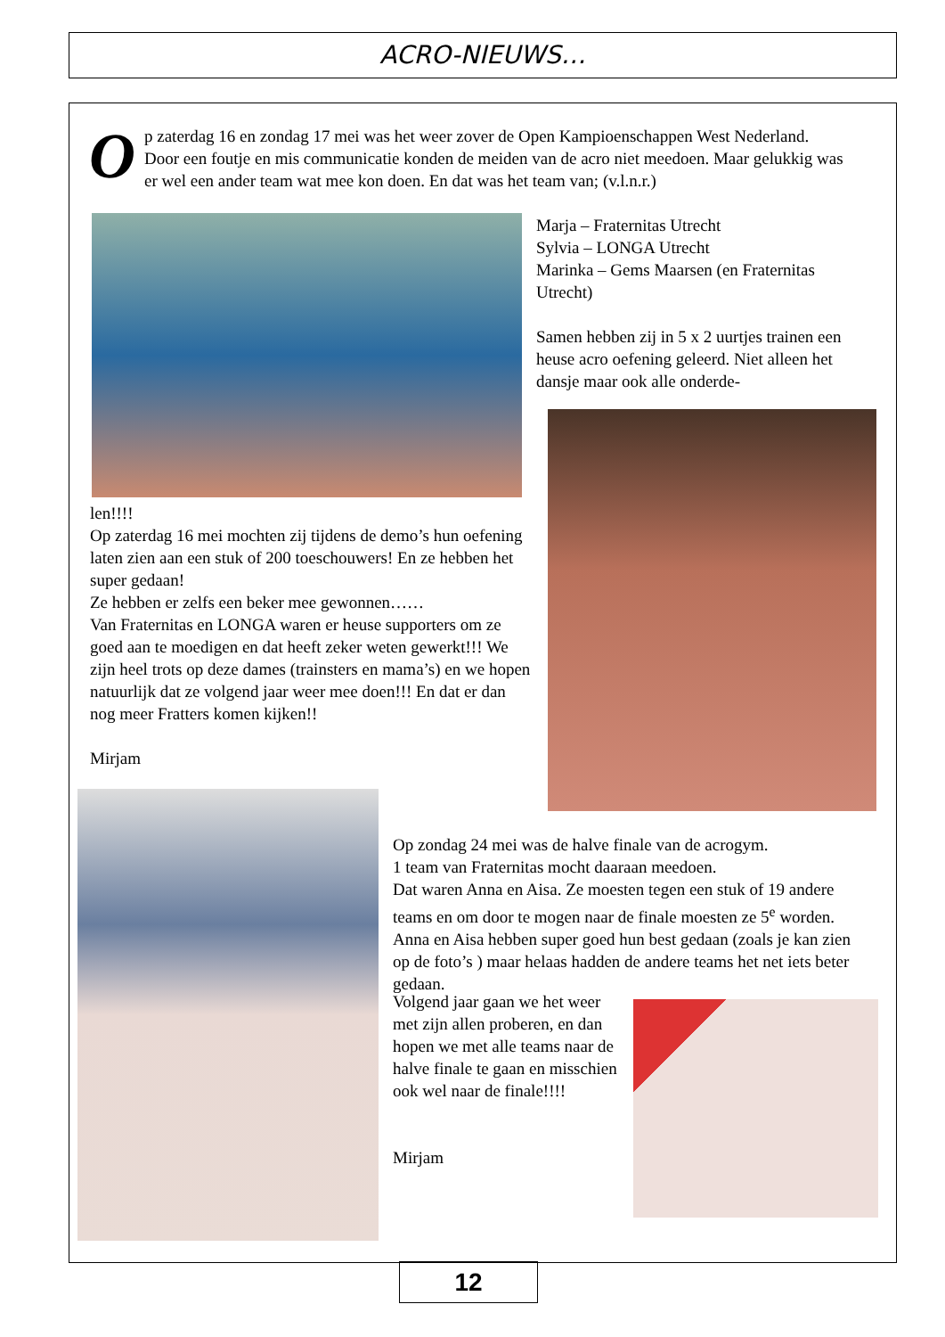ACRO-NIEUWS…
O
p zaterdag 16 en zondag 17 mei was het weer zover de Open Kampioenschappen West Nederland.
Door een foutje en mis communicatie konden de meiden van de acro niet meedoen. Maar gelukkig was er wel een ander team wat mee kon doen. En dat was het team van; (v.l.n.r.)
Marja – Fraternitas Utrecht
Sylvia – LONGA Utrecht
Marinka – Gems Maarsen (en Fraternitas Utrecht)
Samen hebben zij in 5 x 2 uurtjes trainen een heuse acro oefening geleerd. Niet alleen het dansje maar ook alle onderde-
len!!!!
Op zaterdag 16 mei mochten zij tijdens de demo’s hun oefening laten zien aan een stuk of 200 toeschouwers! En ze hebben het super gedaan!
Ze hebben er zelfs een beker mee gewonnen……
Van Fraternitas en LONGA waren er heuse supporters om ze goed aan te moedigen en dat heeft zeker weten gewerkt!!! We zijn heel trots op deze dames (trainsters en mama’s) en we hopen natuurlijk dat ze volgend jaar weer mee doen!!! En dat er dan nog meer Fratters komen kijken!!
Mirjam
Op zondag 24 mei was de halve finale van de acrogym.
1 team van Fraternitas mocht daaraan meedoen.
Dat waren Anna en Aisa. Ze moesten tegen een stuk of 19 andere teams en om door te mogen naar de finale moesten ze 5<sup>e</sup> worden. Anna en Aisa hebben super goed hun best gedaan (zoals je kan zien op de foto’s ) maar helaas hadden de andere teams het net iets beter gedaan.
Volgend jaar gaan we het weer met zijn allen proberen, en dan hopen we met alle teams naar de halve finale te gaan en misschien ook wel naar de finale!!!!
Mirjam
12